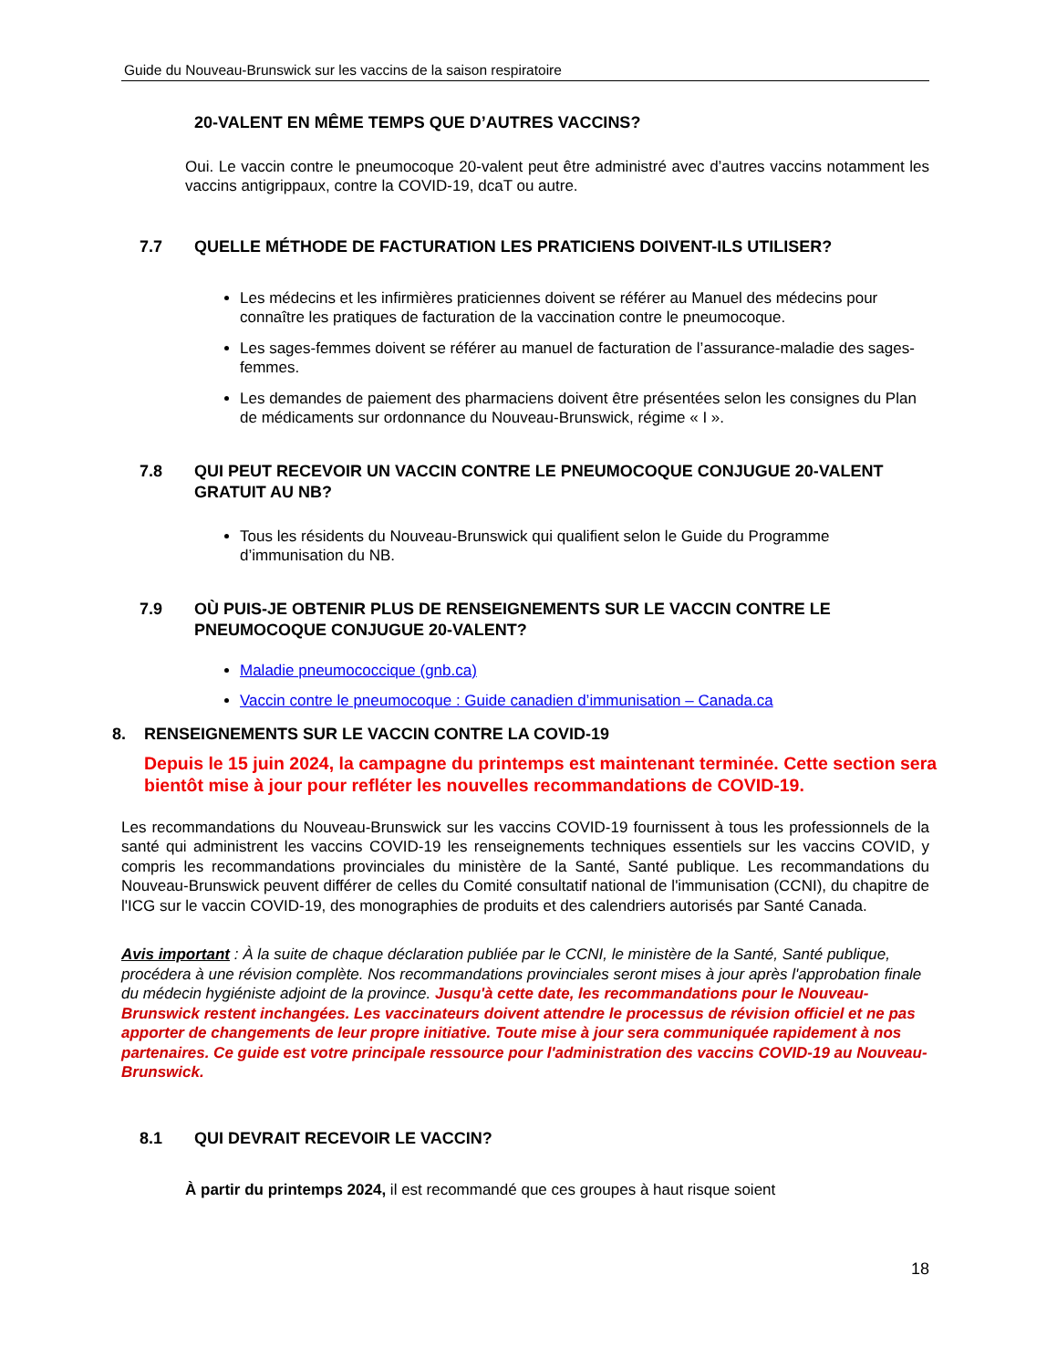Guide du Nouveau-Brunswick sur les vaccins de la saison respiratoire
20-VALENT EN MÊME TEMPS QUE D’AUTRES VACCINS?
Oui. Le vaccin contre le pneumocoque 20-valent peut être administré avec d’autres vaccins notamment les vaccins antigrippaux, contre la COVID-19, dcaT ou autre.
7.7 QUELLE MÉTHODE DE FACTURATION LES PRATICIENS DOIVENT-ILS UTILISER?
Les médecins et les infirmières praticiennes doivent se référer au Manuel des médecins pour connaître les pratiques de facturation de la vaccination contre le pneumocoque.
Les sages-femmes doivent se référer au manuel de facturation de l’assurance-maladie des sages-femmes.
Les demandes de paiement des pharmaciens doivent être présentées selon les consignes du Plan de médicaments sur ordonnance du Nouveau-Brunswick, régime « I ».
7.8 QUI PEUT RECEVOIR UN VACCIN CONTRE LE PNEUMOCOQUE CONJUGUE 20-VALENT GRATUIT AU NB?
Tous les résidents du Nouveau-Brunswick qui qualifient selon le Guide du Programme d’immunisation du NB.
7.9 OÙ PUIS-JE OBTENIR PLUS DE RENSEIGNEMENTS SUR LE VACCIN CONTRE LE PNEUMOCOQUE CONJUGUE 20-VALENT?
Maladie pneumococcique (gnb.ca)
Vaccin contre le pneumocoque : Guide canadien d’immunisation – Canada.ca
8. RENSEIGNEMENTS SUR LE VACCIN CONTRE LA COVID-19
Depuis le 15 juin 2024, la campagne du printemps est maintenant terminée. Cette section sera bientôt mise à jour pour refléter les nouvelles recommandations de COVID-19.
Les recommandations du Nouveau-Brunswick sur les vaccins COVID-19 fournissent à tous les professionnels de la santé qui administrent les vaccins COVID-19 les renseignements techniques essentiels sur les vaccins COVID, y compris les recommandations provinciales du ministère de la Santé, Santé publique. Les recommandations du Nouveau-Brunswick peuvent différer de celles du Comité consultatif national de l'immunisation (CCNI), du chapitre de l'ICG sur le vaccin COVID-19, des monographies de produits et des calendriers autorisés par Santé Canada.
Avis important : À la suite de chaque déclaration publiée par le CCNI, le ministère de la Santé, Santé publique, procédera à une révision complète. Nos recommandations provinciales seront mises à jour après l'approbation finale du médecin hygiéniste adjoint de la province. Jusqu'à cette date, les recommandations pour le Nouveau-Brunswick restent inchangées. Les vaccinateurs doivent attendre le processus de révision officiel et ne pas apporter de changements de leur propre initiative. Toute mise à jour sera communiquée rapidement à nos partenaires. Ce guide est votre principale ressource pour l'administration des vaccins COVID-19 au Nouveau-Brunswick.
8.1 QUI DEVRAIT RECEVOIR LE VACCIN?
À partir du printemps 2024, il est recommandé que ces groupes à haut risque soient
18